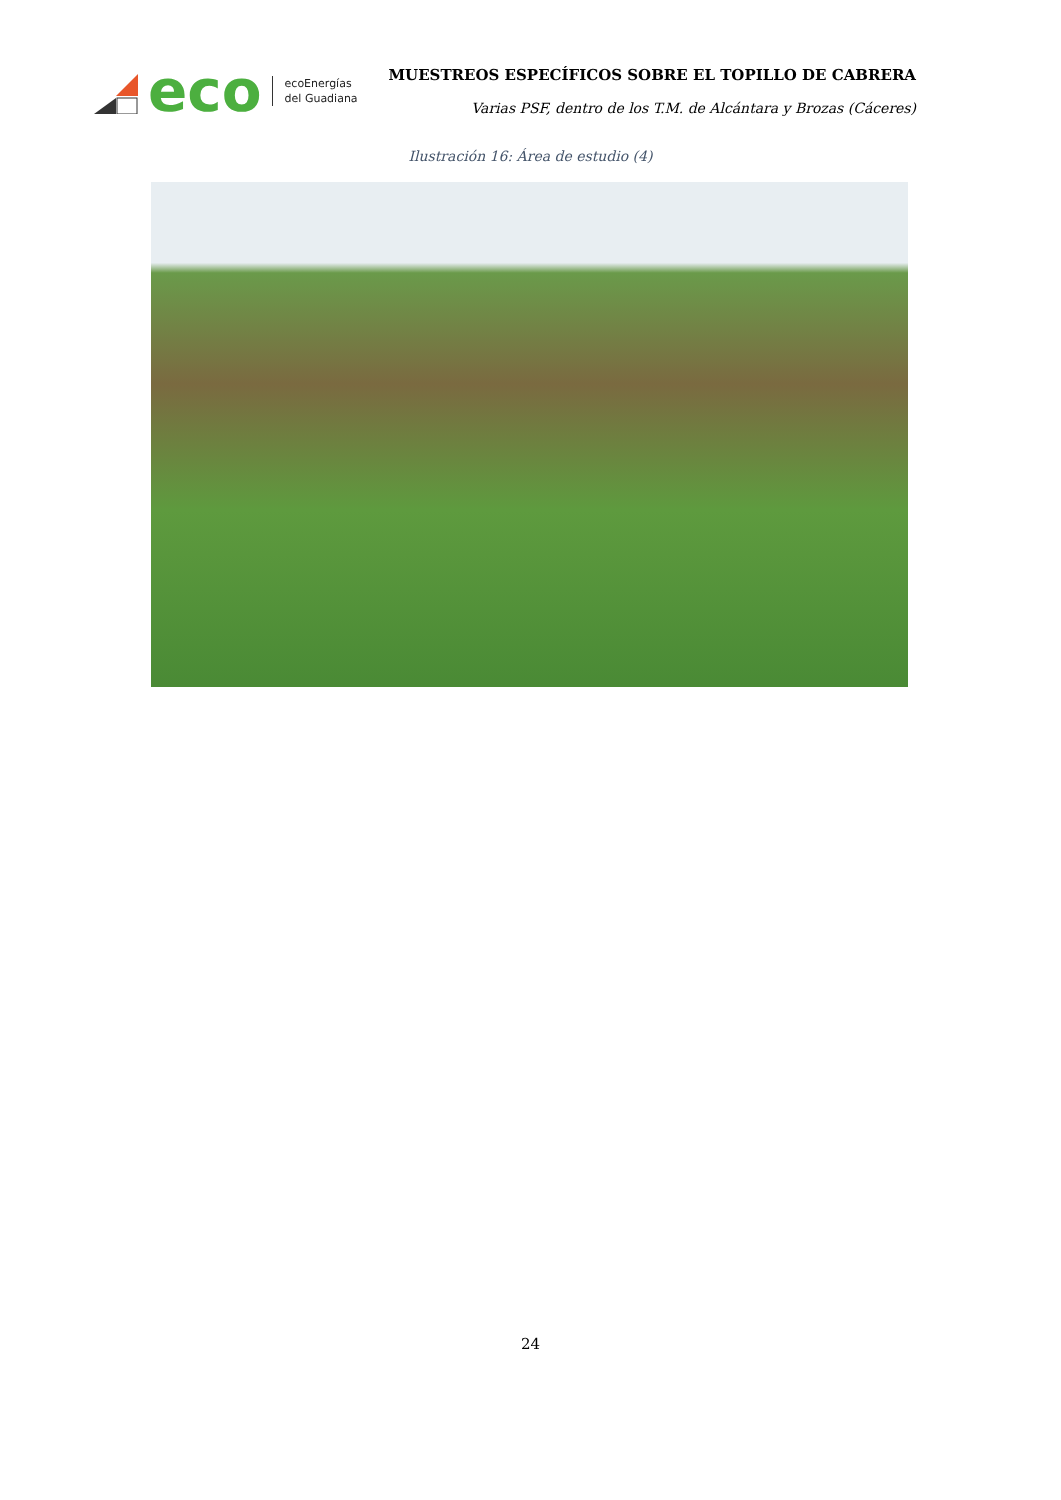eco
ecoEnergías
del Guadiana
MUESTREOS ESPECÍFICOS SOBRE EL TOPILLO DE CABRERA
Varias PSF, dentro de los T.M. de Alcántara y Brozas (Cáceres)
Ilustración 16: Área de estudio (4)
24